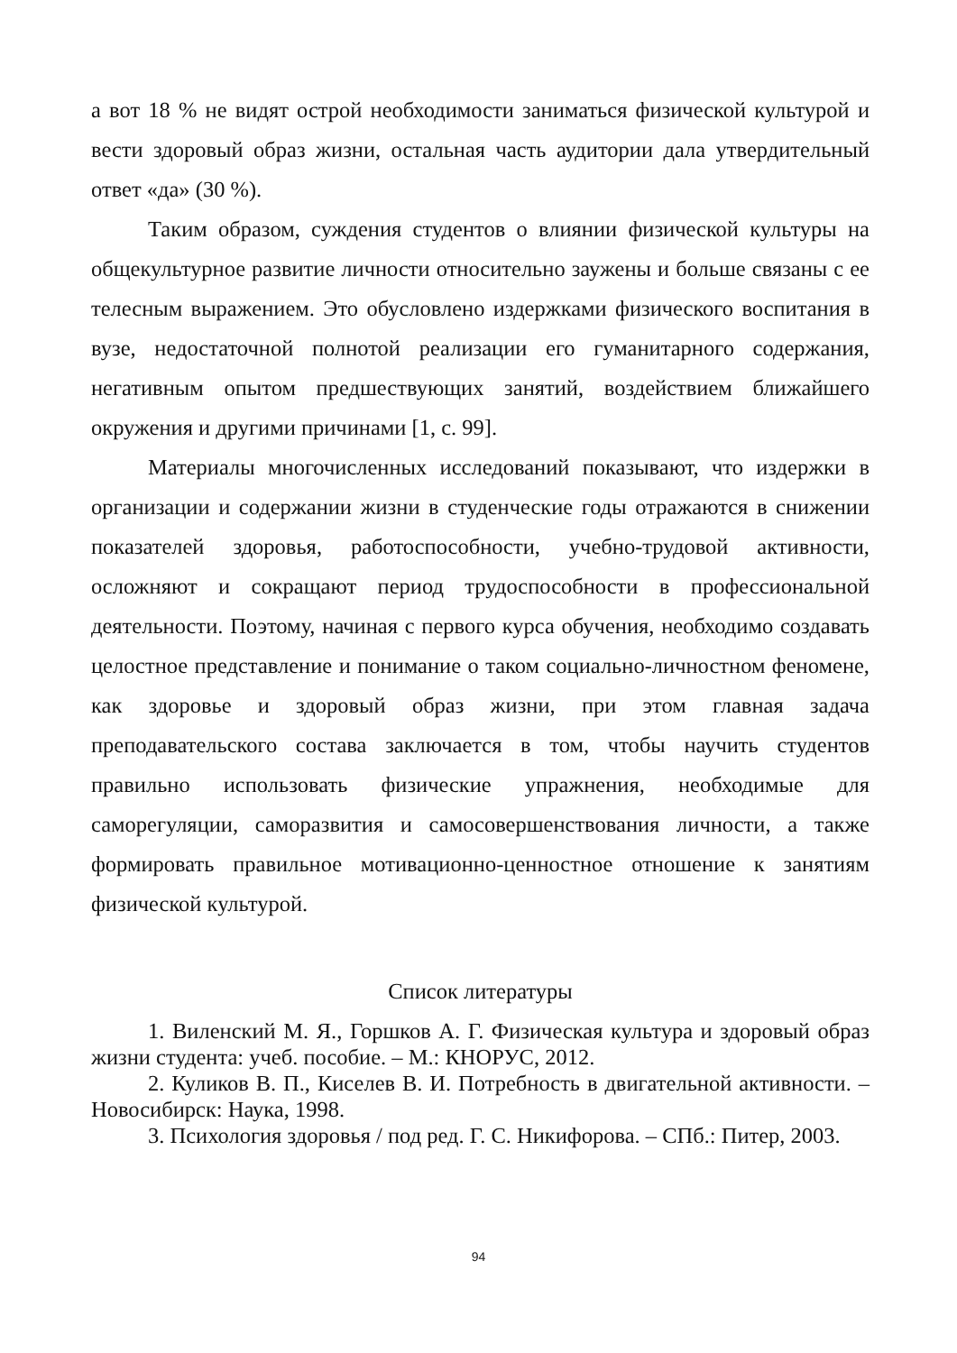а вот 18 % не видят острой необходимости заниматься физической культурой и вести здоровый образ жизни, остальная часть аудитории дала утвердительный ответ «да» (30 %).
Таким образом, суждения студентов о влиянии физической культуры на общекультурное развитие личности относительно заужены и больше связаны с ее телесным выражением. Это обусловлено издержками физического воспитания в вузе, недостаточной полнотой реализации его гуманитарного содержания, негативным опытом предшествующих занятий, воздействием ближайшего окружения и другими причинами [1, с. 99].
Материалы многочисленных исследований показывают, что издержки в организации и содержании жизни в студенческие годы отражаются в снижении показателей здоровья, работоспособности, учебно-трудовой активности, осложняют и сокращают период трудоспособности в профессиональной деятельности. Поэтому, начиная с первого курса обучения, необходимо создавать целостное представление и понимание о таком социально-личностном феномене, как здоровье и здоровый образ жизни, при этом главная задача преподавательского состава заключается в том, чтобы научить студентов правильно использовать физические упражнения, необходимые для саморегуляции, саморазвития и самосовершенствования личности, а также формировать правильное мотивационно-ценностное отношение к занятиям физической культурой.
Список литературы
1. Виленский М. Я., Горшков А. Г. Физическая культура и здоровый образ жизни студента: учеб. пособие. – М.: КНОРУС, 2012.
2. Куликов В. П., Киселев В. И. Потребность в двигательной активности. – Новосибирск: Наука, 1998.
3. Психология здоровья / под ред. Г. С. Никифорова. – СПб.: Питер, 2003.
94